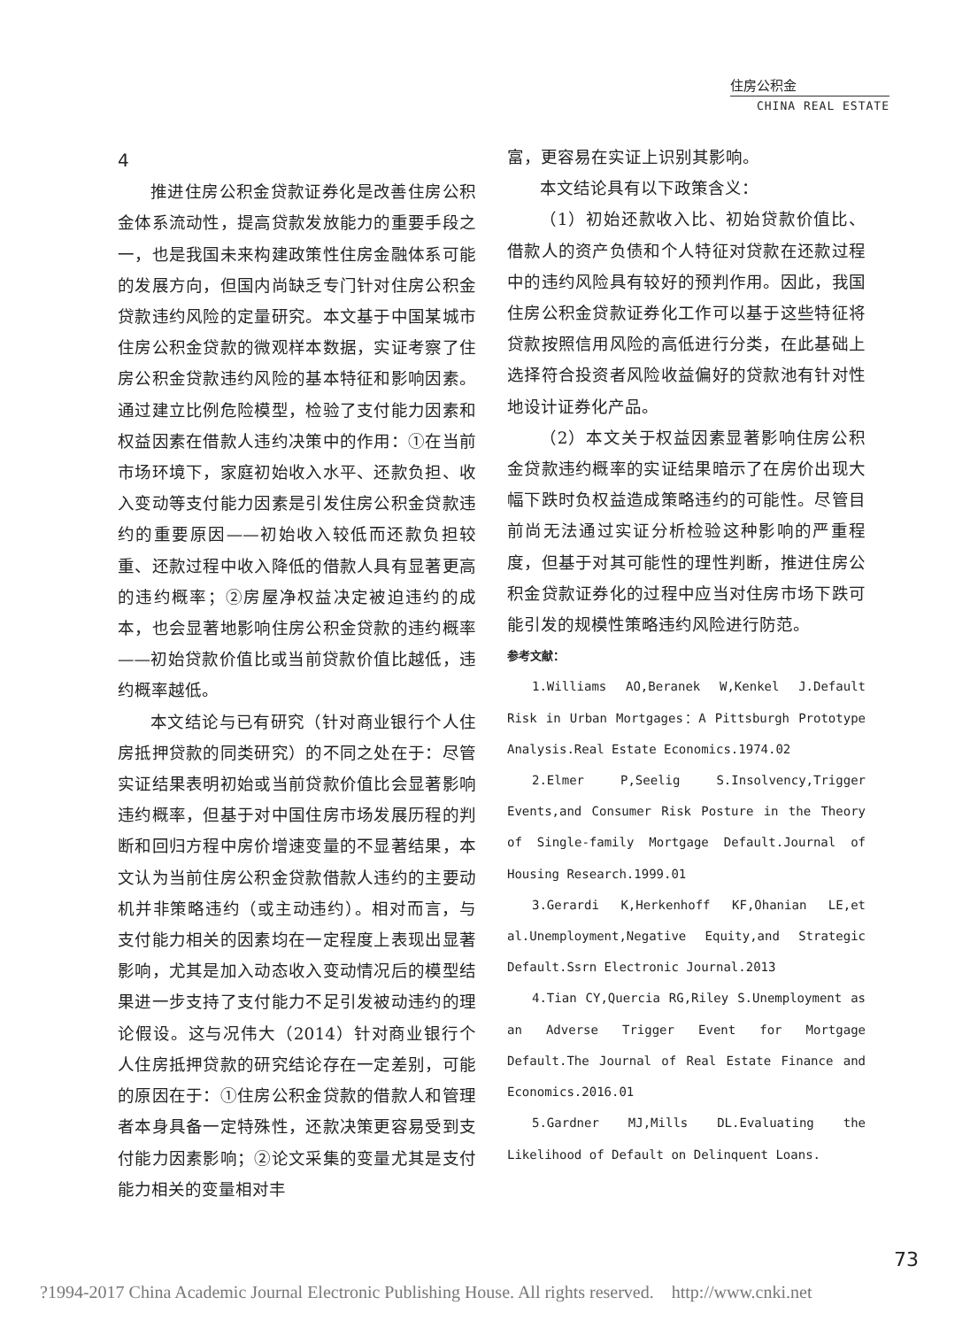住房公积金
CHINA REAL ESTATE
4
推进住房公积金贷款证券化是改善住房公积金体系流动性，提高贷款发放能力的重要手段之一，也是我国未来构建政策性住房金融体系可能的发展方向，但国内尚缺乏专门针对住房公积金贷款违约风险的定量研究。本文基于中国某城市住房公积金贷款的微观样本数据，实证考察了住房公积金贷款违约风险的基本特征和影响因素。通过建立比例危险模型，检验了支付能力因素和权益因素在借款人违约决策中的作用：①在当前市场环境下，家庭初始收入水平、还款负担、收入变动等支付能力因素是引发住房公积金贷款违约的重要原因——初始收入较低而还款负担较重、还款过程中收入降低的借款人具有显著更高的违约概率；②房屋净权益决定被迫违约的成本，也会显著地影响住房公积金贷款的违约概率——初始贷款价值比或当前贷款价值比越低，违约概率越低。
本文结论与已有研究（针对商业银行个人住房抵押贷款的同类研究）的不同之处在于：尽管实证结果表明初始或当前贷款价值比会显著影响违约概率，但基于对中国住房市场发展历程的判断和回归方程中房价增速变量的不显著结果，本文认为当前住房公积金贷款借款人违约的主要动机并非策略违约（或主动违约）。相对而言，与支付能力相关的因素均在一定程度上表现出显著影响，尤其是加入动态收入变动情况后的模型结果进一步支持了支付能力不足引发被动违约的理论假设。这与况伟大（2014）针对商业银行个人住房抵押贷款的研究结论存在一定差别，可能的原因在于：①住房公积金贷款的借款人和管理者本身具备一定特殊性，还款决策更容易受到支付能力因素影响；②论文采集的变量尤其是支付能力相关的变量相对丰
富，更容易在实证上识别其影响。
本文结论具有以下政策含义：
（1）初始还款收入比、初始贷款价值比、借款人的资产负债和个人特征对贷款在还款过程中的违约风险具有较好的预判作用。因此，我国住房公积金贷款证券化工作可以基于这些特征将贷款按照信用风险的高低进行分类，在此基础上选择符合投资者风险收益偏好的贷款池有针对性地设计证券化产品。
（2）本文关于权益因素显著影响住房公积金贷款违约概率的实证结果暗示了在房价出现大幅下跌时负权益造成策略违约的可能性。尽管目前尚无法通过实证分析检验这种影响的严重程度，但基于对其可能性的理性判断，推进住房公积金贷款证券化的过程中应当对住房市场下跌可能引发的规模性策略违约风险进行防范。
参考文献：
1.Williams AO,Beranek W,Kenkel J.Default Risk in Urban Mortgages：A Pittsburgh Prototype Analysis.Real Estate Economics.1974.02
2.Elmer P,Seelig S.Insolvency,Trigger Events,and Consumer Risk Posture in the Theory of Single-family Mortgage Default.Journal of Housing Research.1999.01
3.Gerardi K,Herkenhoff KF,Ohanian LE,et al.Unemployment,Negative Equity,and Strategic Default.Ssrn Electronic Journal.2013
4.Tian CY,Quercia RG,Riley S.Unemployment as an Adverse Trigger Event for Mortgage Default.The Journal of Real Estate Finance and Economics.2016.01
5.Gardner MJ,Mills DL.Evaluating the Likelihood of Default on Delinquent Loans.
73
?1994-2017 China Academic Journal Electronic Publishing House. All rights reserved. http://www.cnki.net